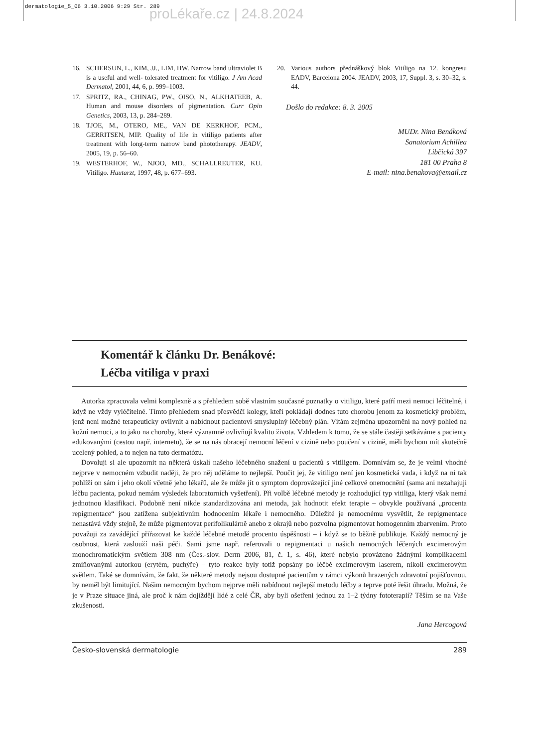dermatologie_5_06 3.10.2006 9:29 Str. 289
proLékaře.cz | 24.8.2024
16. SCHERSUN, L., KIM, JJ., LIM, HW. Narrow band ultraviolet B is a useful and well- tolerated treatment for vitiligo. J Am Acad Dermatol, 2001, 44, 6, p. 999–1003.
17. SPRITZ, RA., CHINAG, PW., OISO, N., ALKHATEEB, A. Human and mouse disorders of pigmentation. Curr Opin Genetics, 2003, 13, p. 284–289.
18. TJOE, M., OTERO, ME., VAN DE KERKHOF, PCM., GERRITSEN, MIP. Quality of life in vitiligo patients after treatment with long-term narrow band phototherapy. JEADV, 2005, 19, p. 56–60.
19. WESTERHOF, W., NJOO, MD., SCHALLREUTER, KU. Vitiligo. Hautarzt, 1997, 48, p. 677–693.
20. Various authors přednáškový blok Vitiligo na 12. kongresu EADV, Barcelona 2004. JEADV, 2003, 17, Suppl. 3, s. 30–32, s. 44.
Došlo do redakce: 8. 3. 2005
MUDr. Nina Benáková
Sanatorium Achillea
Libčická 397
181 00 Praha 8
E-mail: nina.benakova@email.cz
Komentář k článku Dr. Benákové:
Léčba vitiliga v praxi
Autorka zpracovala velmi komplexně a s přehledem sobě vlastním současné poznatky o vitiligu, které patří mezi nemoci léčitelné, i když ne vždy vyléčitelné. Tímto přehledem snad přesvědčí kolegy, kteří pokládají dodnes tuto chorobu jenom za kosmetický problém, jenž není možné terapeuticky ovlivnit a nabídnout pacientovi smysluplný léčebný plán. Vítám zejména upozornění na nový pohled na kožní nemoci, a to jako na choroby, které významně ovlivňují kvalitu života. Vzhledem k tomu, že se stále častěji setkáváme s pacienty edukovanými (cestou např. internetu), že se na nás obracejí nemocní léčení v cizině nebo poučení v cizině, měli bychom mít skutečně ucelený pohled, a to nejen na tuto dermatózu.
Dovoluji si ale upozornit na některá úskalí našeho léčebného snažení u pacientů s vitiligem. Domnívám se, že je velmi vhodné nejprve v nemocném vzbudit naději, že pro něj uděláme to nejlepší. Poučit jej, že vitiligo není jen kosmetická vada, i když na ni tak pohlíží on sám i jeho okolí včetně jeho lékařů, ale že může jít o symptom doprovázející jiné celkové onemocnění (sama ani nezahajuji léčbu pacienta, pokud nemám výsledek laboratorních vyšetření). Při volbě léčebné metody je rozhodující typ vitiliga, který však nemá jednotnou klasifikaci. Podobně není nikde standardizována ani metoda, jak hodnotit efekt terapie – obvykle používaná „procenta repigmentace“ jsou zatížena subjektivním hodnocením lékaře i nemocného. Důležité je nemocnému vysvětlit, že repigmentace nenastává vždy stejně, že může pigmentovat perifolikulárně anebo z okrajů nebo pozvolna pigmentovat homogenním zbarvením. Proto považuji za zavádějící přiřazovat ke každé léčebné metodě procento úspěšnosti – i když se to běžně publikuje. Každý nemocný je osobnost, která zaslouží naši péči. Sami jsme např. referovali o repigmentaci u našich nemocných léčených excimerovým monochromatickým světlem 308 nm (Čes.-slov. Derm 2006, 81, č. 1, s. 46), které nebylo provázeno žádnými komplikacemi zmiňovanými autorkou (erytém, puchýře) – tyto reakce byly totiž popsány po léčbě excimerovým laserem, nikoli excimerovým světlem. Také se domnívám, že fakt, že některé metody nejsou dostupné pacientům v rámci výkonů hrazených zdravotní pojišťovnou, by neměl být limitující. Našim nemocným bychom nejprve měli nabídnout nejlepší metodu léčby a teprve poté řešit úhradu. Možná, že je v Praze situace jiná, ale proč k nám dojíždějí lidé z celé ČR, aby byli ošetřeni jednou za 1–2 týdny fototerapií? Těším se na Vaše zkušenosti.
Jana Hercogová
Česko-slovenská dermatologie 289